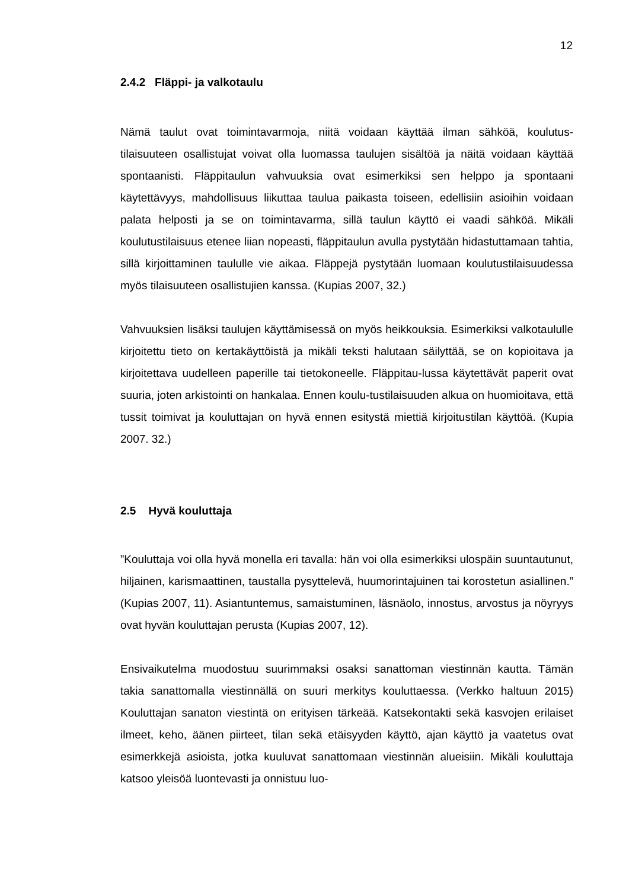12
2.4.2 Fläppi- ja valkotaulu
Nämä taulut ovat toimintavarmoja, niitä voidaan käyttää ilman sähköä, koulutus-tilaisuuteen osallistujat voivat olla luomassa taulujen sisältöä ja näitä voidaan käyttää spontaanisti. Fläppitaulun vahvuuksia ovat esimerkiksi sen helppo ja spontaani käytettävyys, mahdollisuus liikuttaa taulua paikasta toiseen, edellisiin asioihin voidaan palata helposti ja se on toimintavarma, sillä taulun käyttö ei vaadi sähköä. Mikäli koulutustilaisuus etenee liian nopeasti, fläppitaulun avulla pystytään hidastuttamaan tahtia, sillä kirjoittaminen taululle vie aikaa. Fläppejä pystytään luomaan koulutustilaisuudessa myös tilaisuuteen osallistujien kanssa. (Kupias 2007, 32.)
Vahvuuksien lisäksi taulujen käyttämisessä on myös heikkouksia. Esimerkiksi valkotaululle kirjoitettu tieto on kertakäyttöistä ja mikäli teksti halutaan säilyttää, se on kopioitava ja kirjoitettava uudelleen paperille tai tietokoneelle. Fläppitau-lussa käytettävät paperit ovat suuria, joten arkistointi on hankalaa. Ennen koulu-tustilaisuuden alkua on huomioitava, että tussit toimivat ja kouluttajan on hyvä ennen esitystä miettiä kirjoitustilan käyttöä. (Kupia 2007. 32.)
2.5 Hyvä kouluttaja
”Kouluttaja voi olla hyvä monella eri tavalla: hän voi olla esimerkiksi ulospäin suuntautunut, hiljainen, karismaattinen, taustalla pysyttelevä, huumorintajuinen tai korostetun asiallinen.” (Kupias 2007, 11). Asiantuntemus, samaistuminen, läsnäolo, innostus, arvostus ja nöyryys ovat hyvän kouluttajan perusta (Kupias 2007, 12).
Ensivaikutelma muodostuu suurimmaksi osaksi sanattoman viestinnän kautta. Tämän takia sanattomalla viestinnällä on suuri merkitys kouluttaessa. (Verkko haltuun 2015) Kouluttajan sanaton viestintä on erityisen tärkeää. Katsekontakti sekä kasvojen erilaiset ilmeet, keho, äänen piirteet, tilan sekä etäisyyden käyttö, ajan käyttö ja vaatetus ovat esimerkkejä asioista, jotka kuuluvat sanattomaan viestinnän alueisiin. Mikäli kouluttaja katsoo yleisöä luontevasti ja onnistuu luo-